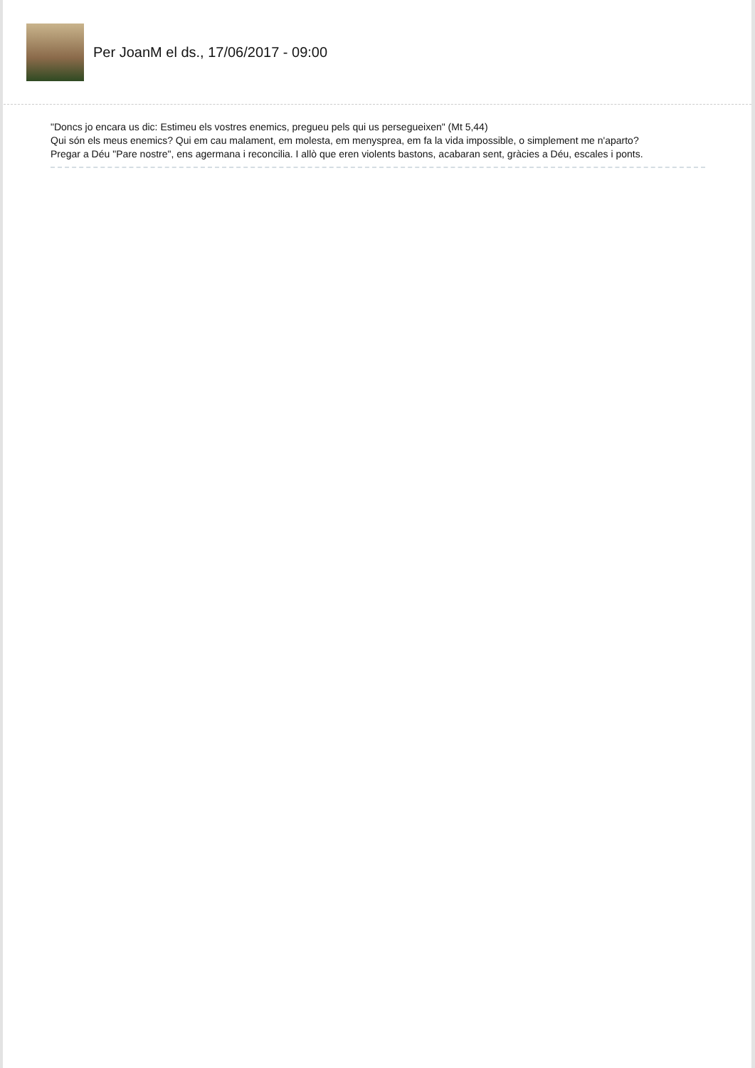Per JoanM el ds., 17/06/2017 - 09:00
"Doncs jo encara us dic: Estimeu els vostres enemics, pregueu pels qui us persegueixen" (Mt 5,44)
Qui són els meus enemics? Qui em cau malament, em molesta, em menysprea, em fa la vida impossible, o simplement me n'aparto?
Pregar a Déu "Pare nostre", ens agermana i reconcilia. I allò que eren violents bastons, acabaran sent, gràcies a Déu, escales i ponts.